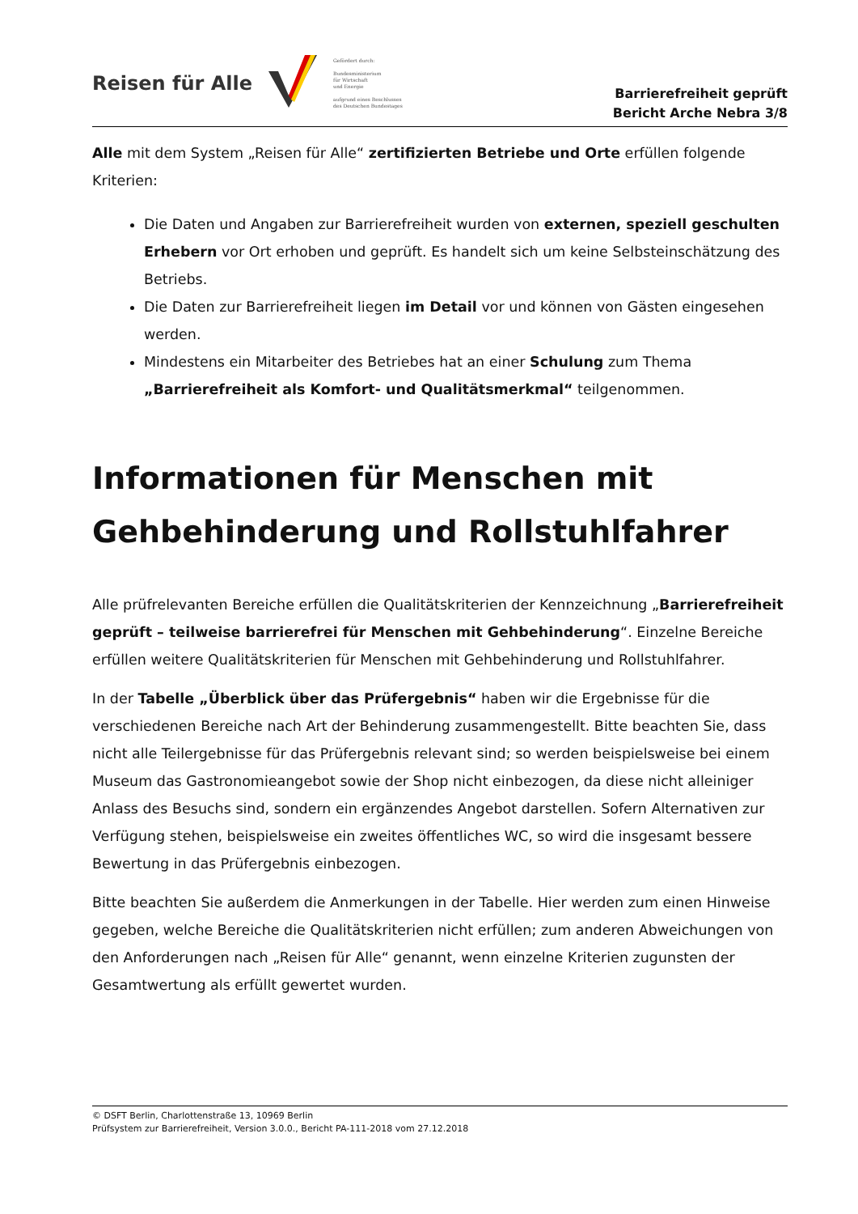Reisen für Alle
Gefördert durch:
Bundesministerium
für Wirtschaft
und Energie
aufgrund eines Beschlusses
des Deutschen Bundestages
Barrierefreiheit geprüft
Bericht Arche Nebra 3/8
Alle mit dem System „Reisen für Alle“ zertifizierten Betriebe und Orte erfüllen folgende Kriterien:
Die Daten und Angaben zur Barrierefreiheit wurden von externen, speziell geschulten Erhebern vor Ort erhoben und geprüft. Es handelt sich um keine Selbsteinschätzung des Betriebs.
Die Daten zur Barrierefreiheit liegen im Detail vor und können von Gästen eingesehen werden.
Mindestens ein Mitarbeiter des Betriebes hat an einer Schulung zum Thema „Barrierefreiheit als Komfort- und Qualitätsmerkmal“ teilgenommen.
Informationen für Menschen mit Gehbehinderung und Rollstuhlfahrer
Alle prüfrelevanten Bereiche erfüllen die Qualitätskriterien der Kennzeichnung „Barrierefreiheit geprüft – teilweise barrierefrei für Menschen mit Gehbehinderung“. Einzelne Bereiche erfüllen weitere Qualitätskriterien für Menschen mit Gehbehinderung und Rollstuhlfahrer.
In der Tabelle „Überblick über das Prüfergebnis“ haben wir die Ergebnisse für die verschiedenen Bereiche nach Art der Behinderung zusammengestellt. Bitte beachten Sie, dass nicht alle Teilergebnisse für das Prüfergebnis relevant sind; so werden beispielsweise bei einem Museum das Gastronomieangebot sowie der Shop nicht einbezogen, da diese nicht alleiniger Anlass des Besuchs sind, sondern ein ergänzendes Angebot darstellen. Sofern Alternativen zur Verfügung stehen, beispielsweise ein zweites öffentliches WC, so wird die insgesamt bessere Bewertung in das Prüfergebnis einbezogen.
Bitte beachten Sie außerdem die Anmerkungen in der Tabelle. Hier werden zum einen Hinweise gegeben, welche Bereiche die Qualitätskriterien nicht erfüllen; zum anderen Abweichungen von den Anforderungen nach „Reisen für Alle“ genannt, wenn einzelne Kriterien zugunsten der Gesamtwertung als erfüllt gewertet wurden.
© DSFT Berlin, Charlottenstraße 13, 10969 Berlin
Prüfsystem zur Barrierefreiheit, Version 3.0.0., Bericht PA-111-2018 vom 27.12.2018